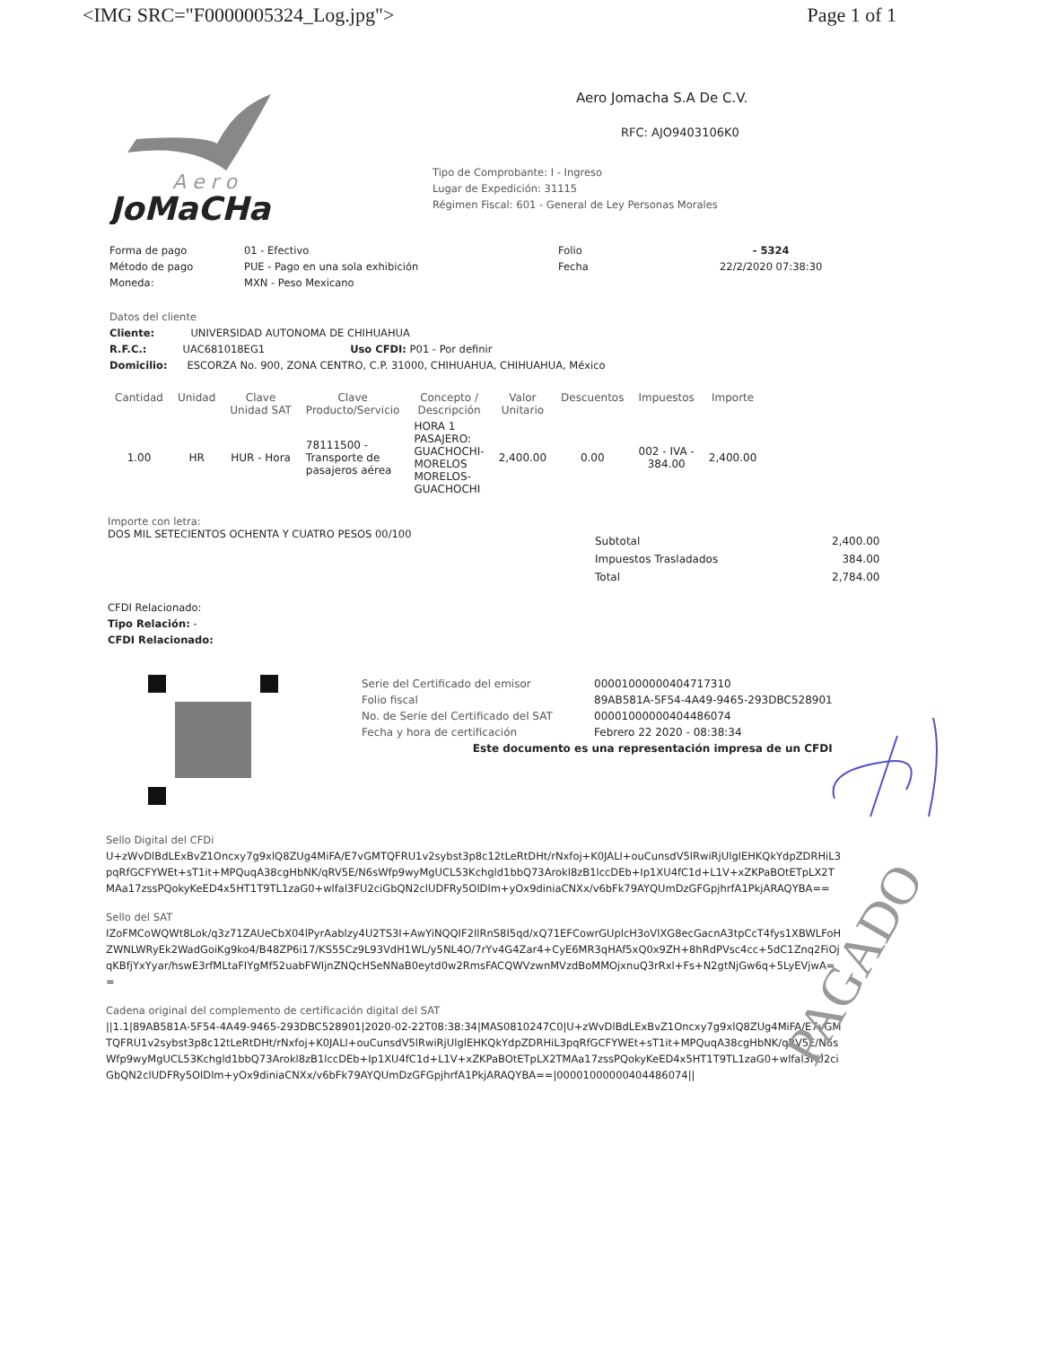<IMG SRC="F0000005324_Log.jpg"> Page 1 of 1
A e r o
JoMaCHa
Aero Jomacha S.A De C.V.
RFC: AJO9403106K0
Tipo de Comprobante: I - Ingreso
Lugar de Expedición: 31115
Régimen Fiscal: 601 - General de Ley Personas Morales
Forma de pago
Método de pago
Moneda:
01 - Efectivo
PUE - Pago en una sola exhibición
MXN - Peso Mexicano
Folio
Fecha
- 5324
22/2/2020 07:38:30
Datos del cliente
Cliente: UNIVERSIDAD AUTONOMA DE CHIHUAHUA
R.F.C.: UAC681018EG1 Uso CFDI: P01 - Por definir
Domicilio: ESCORZA No. 900, ZONA CENTRO, C.P. 31000, CHIHUAHUA, CHIHUAHUA, México
| Cantidad | Unidad | Clave Unidad SAT | Clave Producto/Servicio | Concepto / Descripción | Valor Unitario | Descuentos | Impuestos | Importe |
| --- | --- | --- | --- | --- | --- | --- | --- | --- |
| 1.00 | HR | HUR - Hora | 78111500 - Transporte de pasajeros aérea | HORA 1 PASAJERO: GUACHOCHI- MORELOS MORELOS- GUACHOCHI | 2,400.00 | 0.00 | 002 - IVA - 384.00 | 2,400.00 |
Importe con letra:
DOS MIL SETECIENTOS OCHENTA Y CUATRO PESOS 00/100
| Subtotal | 2,400.00 |
| Impuestos Trasladados | 384.00 |
| Total | 2,784.00 |
CFDI Relacionado:
Tipo Relación: -
CFDI Relacionado:
| Serie del Certificado del emisor | 00001000000404717310 |
| Folio fiscal | 89AB581A-5F54-4A49-9465-293DBC528901 |
| No. de Serie del Certificado del SAT | 00001000000404486074 |
| Fecha y hora de certificación | Febrero 22 2020 - 08:38:34 |
| Este documento es una representación impresa de un CFDI | |
Sello Digital del CFDi
U+zWvDlBdLExBvZ1Oncxy7g9xlQ8ZUg4MiFA/E7vGMTQFRU1v2sybst3p8c12tLeRtDHt/rNxfoj+K0JALl+ouCunsdV5lRwiRjUlglEHKQkYdpZDRHiL3pqRfGCFYWEt+sT1it+MPQuqA38cgHbNK/qRV5E/N6sWfp9wyMgUCL53Kchgld1bbQ73Arokl8zB1lccDEb+Ip1XU4fC1d+L1V+xZKPaBOtETpLX2TMAa17zssPQokyKeED4x5HT1T9TL1zaG0+wlfal3FU2ciGbQN2clUDFRy5OlDlm+yOx9diniaCNXx/v6bFk79AYQUmDzGFGpjhrfA1PkjARAQYBA==
Sello del SAT
IZoFMCoWQWt8Lok/q3z71ZAUeCbX04lPyrAablzy4U2TS3I+AwYiNQQIF2IlRnS8I5qd/xQ71EFCowrGUplcH3oVlXG8ecGacnA3tpCcT4fys1XBWLFoHZWNLWRyEk2WadGoiKg9ko4/B48ZP6i17/KS55Cz9L93VdH1WL/y5NL4O/7rYv4G4Zar4+CyE6MR3qHAf5xQ0x9ZH+8hRdPVsc4cc+5dC1Znq2FiOjqKBfjYxYyar/hswE3rfMLtaFIYgMf52uabFWIjnZNQcHSeNNaB0eytd0w2RmsFACQWVzwnMVzdBoMMOjxnuQ3rRxl+Fs+N2gtNjGw6q+5LyEVjwA==
Cadena original del complemento de certificación digital del SAT
||1.1|89AB581A-5F54-4A49-9465-293DBC528901|2020-02-22T08:38:34|MAS0810247C0|U+zWvDlBdLExBvZ1Oncxy7g9xlQ8ZUg4MiFA/E7vGMTQFRU1v2sybst3p8c12tLeRtDHt/rNxfoj+K0JALl+ouCunsdV5lRwiRjUlglEHKQkYdpZDRHiL3pqRfGCFYWEt+sT1it+MPQuqA38cgHbNK/qRV5E/N6sWfp9wyMgUCL53Kchgld1bbQ73Arokl8zB1lccDEb+Ip1XU4fC1d+L1V+xZKPaBOtETpLX2TMAa17zssPQokyKeED4x5HT1T9TL1zaG0+wlfal3FU2ciGbQN2clUDFRy5OlDlm+yOx9diniaCNXx/v6bFk79AYQUmDzGFGpjhrfA1PkjARAQYBA==|00001000000404486074||
PAGADO